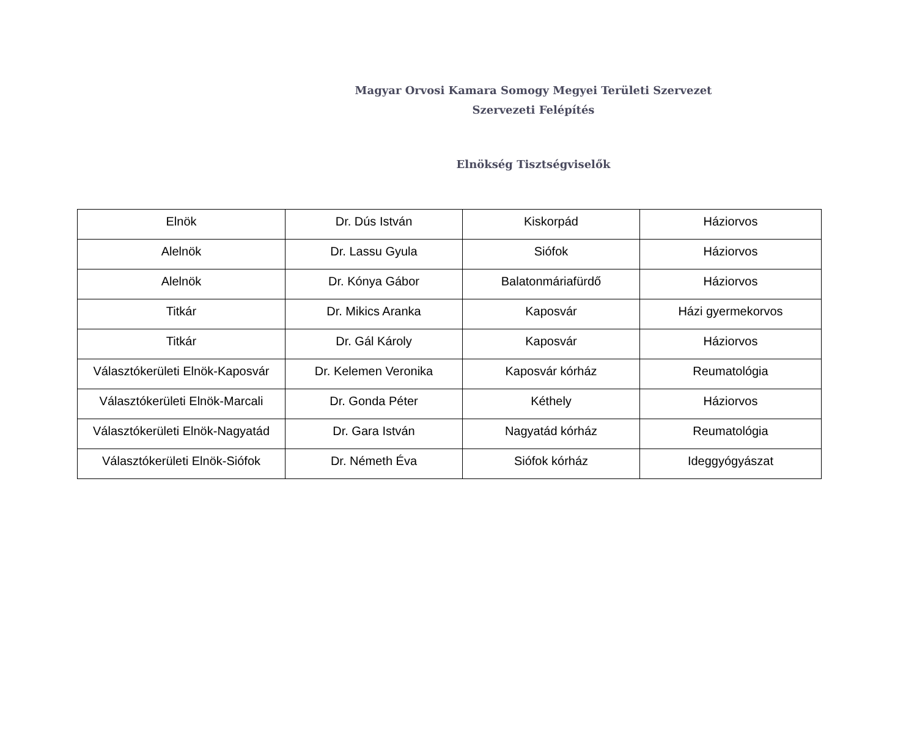Magyar Orvosi Kamara Somogy Megyei Területi Szervezet
Szervezeti Felépítés
Elnökség Tisztségviselők
| Elnök | Dr. Dús István | Kiskorpád | Háziorvos |
| Alelnök | Dr. Lassu Gyula | Siófok | Háziorvos |
| Alelnök | Dr. Kónya Gábor | Balatonmáriafürdő | Háziorvos |
| Titkár | Dr. Mikics Aranka | Kaposvár | Házi gyermekorvos |
| Titkár | Dr. Gál Károly | Kaposvár | Háziorvos |
| Választókerületi Elnök-Kaposvár | Dr. Kelemen Veronika | Kaposvár kórház | Reumatológia |
| Választókerületi Elnök-Marcali | Dr. Gonda Péter | Kéthely | Háziorvos |
| Választókerületi Elnök-Nagyatád | Dr. Gara István | Nagyatád kórház | Reumatológia |
| Választókerületi Elnök-Siófok | Dr. Németh Éva | Siófok kórház | Ideggyógyászat |